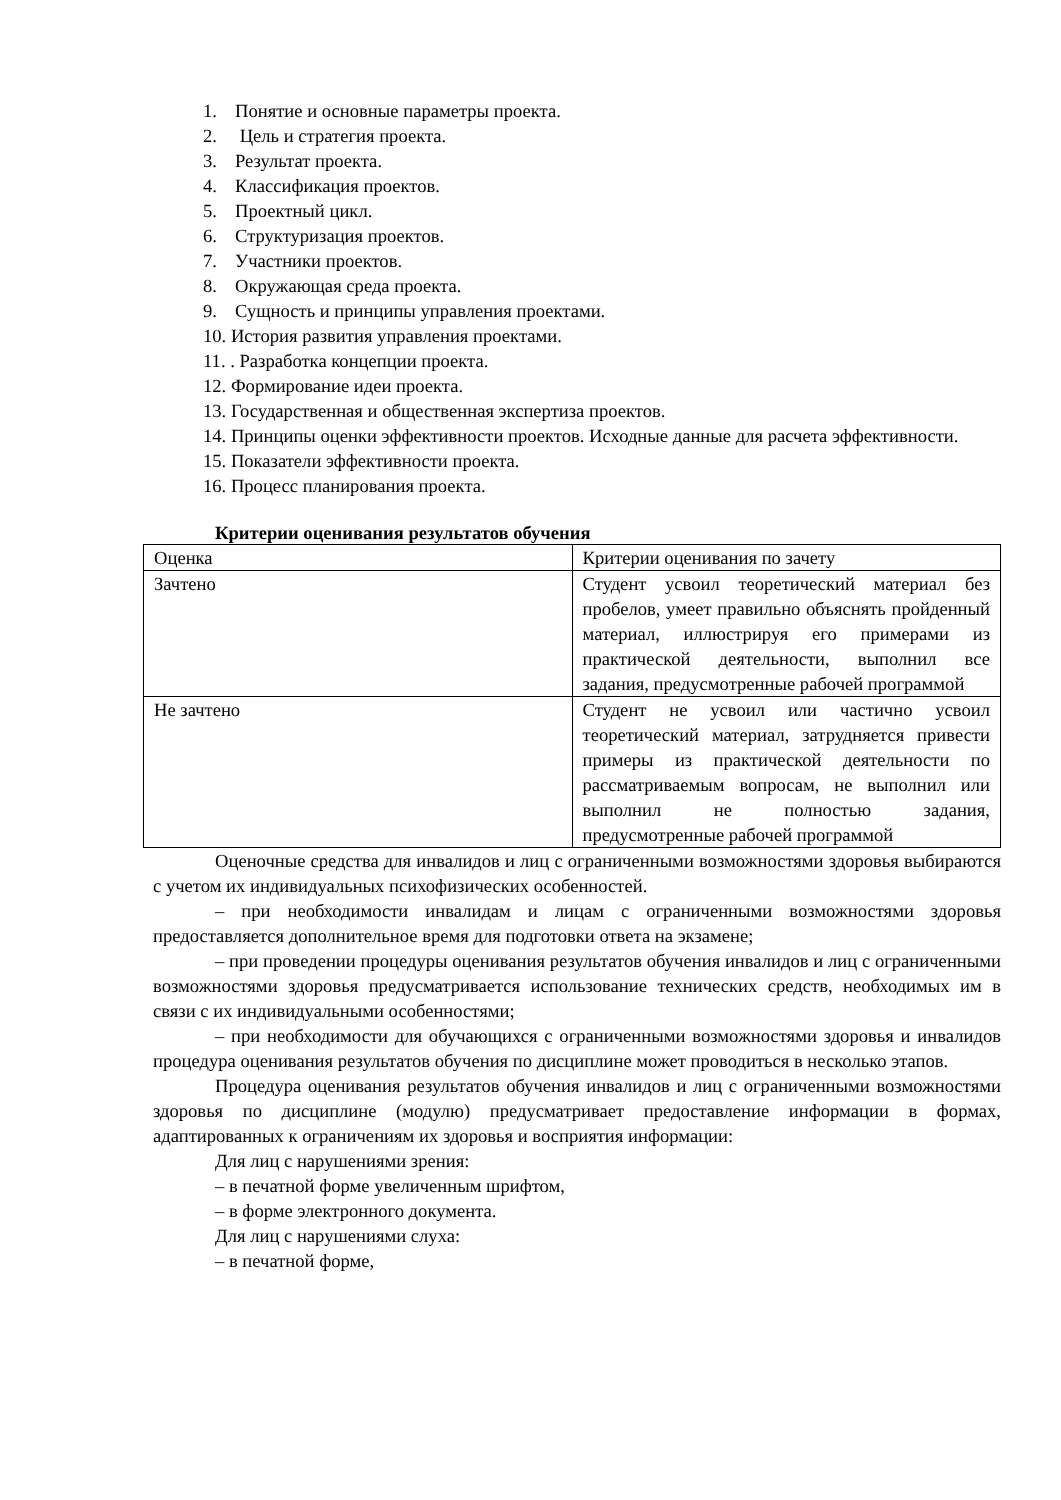1. Понятие и основные параметры проекта.
2. Цель и стратегия проекта.
3. Результат проекта.
4. Классификация проектов.
5. Проектный цикл.
6. Структуризация проектов.
7. Участники проектов.
8. Окружающая среда проекта.
9. Сущность и принципы управления проектами.
10. История развития управления проектами.
11. . Разработка концепции проекта.
12. Формирование идеи проекта.
13. Государственная и общественная экспертиза проектов.
14. Принципы оценки эффективности проектов. Исходные данные для расчета эффективности.
15. Показатели эффективности проекта.
16. Процесс планирования проекта.
Критерии оценивания результатов обучения
| Оценка | Критерии оценивания по зачету |
| Зачтено | Студент усвоил теоретический материал без пробелов, умеет правильно объяснять пройденный материал, иллюстрируя его примерами из практической деятельности, выполнил все задания, предусмотренные рабочей программой |
| Не зачтено | Студент не усвоил или частично усвоил теоретический материал, затрудняется привести примеры из практической деятельности по рассматриваемым вопросам, не выполнил или выполнил не полностью задания, предусмотренные рабочей программой |
Оценочные средства для инвалидов и лиц с ограниченными возможностями здоровья выбираются с учетом их индивидуальных психофизических особенностей.
– при необходимости инвалидам и лицам с ограниченными возможностями здоровья предоставляется дополнительное время для подготовки ответа на экзамене;
– при проведении процедуры оценивания результатов обучения инвалидов и лиц с ограниченными возможностями здоровья предусматривается использование технических средств, необходимых им в связи с их индивидуальными особенностями;
– при необходимости для обучающихся с ограниченными возможностями здоровья и инвалидов процедура оценивания результатов обучения по дисциплине может проводиться в несколько этапов.
Процедура оценивания результатов обучения инвалидов и лиц с ограниченными возможностями здоровья по дисциплине (модулю) предусматривает предоставление информации в формах, адаптированных к ограничениям их здоровья и восприятия информации:
Для лиц с нарушениями зрения:
– в печатной форме увеличенным шрифтом,
– в форме электронного документа.
Для лиц с нарушениями слуха:
– в печатной форме,